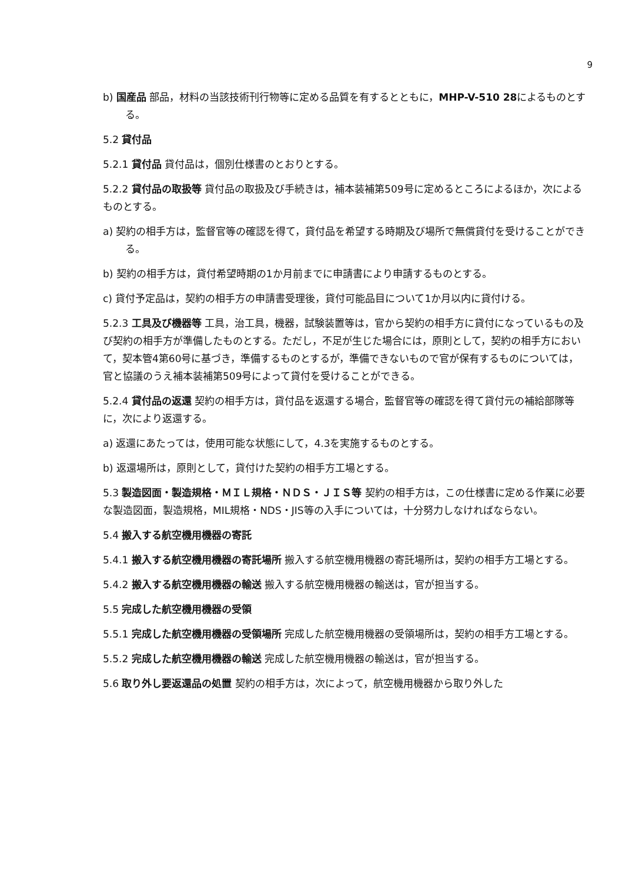9
b) 国産品 部品，材料の当該技術刊行物等に定める品質を有するとともに，MHP-V-510 28によるものとする。
5.2 貸付品
5.2.1 貸付品 貸付品は，個別仕様書のとおりとする。
5.2.2 貸付品の取扱等 貸付品の取扱及び手続きは，補本装補第509号に定めるところによるほか，次によるものとする。
a) 契約の相手方は，監督官等の確認を得て，貸付品を希望する時期及び場所で無償貸付を受けることができる。
b) 契約の相手方は，貸付希望時期の1か月前までに申請書により申請するものとする。
c) 貸付予定品は，契約の相手方の申請書受理後，貸付可能品目について1か月以内に貸付ける。
5.2.3 工具及び機器等 工具，治工具，機器，試験装置等は，官から契約の相手方に貸付になっているもの及び契約の相手方が準備したものとする。ただし，不足が生じた場合には，原則として，契約の相手方において，契本管4第60号に基づき，準備するものとするが，準備できないもので官が保有するものについては，官と協議のうえ補本装補第509号によって貸付を受けることができる。
5.2.4 貸付品の返還 契約の相手方は，貸付品を返還する場合，監督官等の確認を得て貸付元の補給部隊等に，次により返還する。
a) 返還にあたっては，使用可能な状態にして，4.3を実施するものとする。
b) 返還場所は，原則として，貸付けた契約の相手方工場とする。
5.3 製造図面・製造規格・ＭＩＬ規格・ＮＤＳ・ＪＩＳ等 契約の相手方は，この仕様書に定める作業に必要な製造図面，製造規格，MIL規格・NDS・JIS等の入手については，十分努力しなければならない。
5.4 搬入する航空機用機器の寄託
5.4.1 搬入する航空機用機器の寄託場所 搬入する航空機用機器の寄託場所は，契約の相手方工場とする。
5.4.2 搬入する航空機用機器の輸送 搬入する航空機用機器の輸送は，官が担当する。
5.5 完成した航空機用機器の受領
5.5.1 完成した航空機用機器の受領場所 完成した航空機用機器の受領場所は，契約の相手方工場とする。
5.5.2 完成した航空機用機器の輸送 完成した航空機用機器の輸送は，官が担当する。
5.6 取り外し要返還品の処置 契約の相手方は，次によって，航空機用機器から取り外した